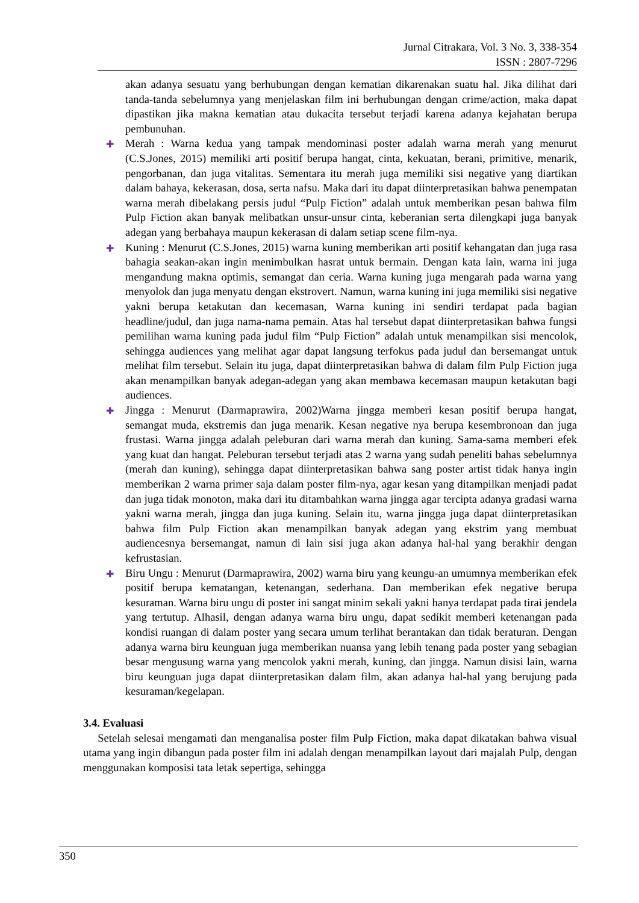Jurnal Citrakara, Vol. 3 No. 3, 338-354
ISSN : 2807-7296
akan adanya sesuatu yang berhubungan dengan kematian dikarenakan suatu hal. Jika dilihat dari tanda-tanda sebelumnya yang menjelaskan film ini berhubungan dengan crime/action, maka dapat dipastikan jika makna kematian atau dukacita tersebut terjadi karena adanya kejahatan berupa pembunuhan.
✚ Merah : Warna kedua yang tampak mendominasi poster adalah warna merah yang menurut (C.S.Jones, 2015) memiliki arti positif berupa hangat, cinta, kekuatan, berani, primitive, menarik, pengorbanan, dan juga vitalitas. Sementara itu merah juga memiliki sisi negative yang diartikan dalam bahaya, kekerasan, dosa, serta nafsu. Maka dari itu dapat diinterpretasikan bahwa penempatan warna merah dibelakang persis judul “Pulp Fiction” adalah untuk memberikan pesan bahwa film Pulp Fiction akan banyak melibatkan unsur-unsur cinta, keberanian serta dilengkapi juga banyak adegan yang berbahaya maupun kekerasan di dalam setiap scene film-nya.
✚ Kuning : Menurut (C.S.Jones, 2015) warna kuning memberikan arti positif kehangatan dan juga rasa bahagia seakan-akan ingin menimbulkan hasrat untuk bermain. Dengan kata lain, warna ini juga mengandung makna optimis, semangat dan ceria. Warna kuning juga mengarah pada warna yang menyolok dan juga menyatu dengan ekstrovert. Namun, warna kuning ini juga memiliki sisi negative yakni berupa ketakutan dan kecemasan, Warna kuning ini sendiri terdapat pada bagian headline/judul, dan juga nama-nama pemain. Atas hal tersebut dapat diinterpretasikan bahwa fungsi pemilihan warna kuning pada judul film “Pulp Fiction” adalah untuk menampilkan sisi mencolok, sehingga audiences yang melihat agar dapat langsung terfokus pada judul dan bersemangat untuk melihat film tersebut. Selain itu juga, dapat diinterpretasikan bahwa di dalam film Pulp Fiction juga akan menampilkan banyak adegan-adegan yang akan membawa kecemasan maupun ketakutan bagi audiences.
✚ Jingga : Menurut (Darmaprawira, 2002)Warna jingga memberi kesan positif berupa hangat, semangat muda, ekstremis dan juga menarik. Kesan negative nya berupa kesembronoan dan juga frustasi. Warna jingga adalah peleburan dari warna merah dan kuning. Sama-sama memberi efek yang kuat dan hangat. Peleburan tersebut terjadi atas 2 warna yang sudah peneliti bahas sebelumnya (merah dan kuning), sehingga dapat diinterpretasikan bahwa sang poster artist tidak hanya ingin memberikan 2 warna primer saja dalam poster film-nya, agar kesan yang ditampilkan menjadi padat dan juga tidak monoton, maka dari itu ditambahkan warna jingga agar tercipta adanya gradasi warna yakni warna merah, jingga dan juga kuning. Selain itu, warna jingga juga dapat diinterpretasikan bahwa film Pulp Fiction akan menampilkan banyak adegan yang ekstrim yang membuat audiencesnya bersemangat, namun di lain sisi juga akan adanya hal-hal yang berakhir dengan kefrustasian.
✚ Biru Ungu : Menurut (Darmaprawira, 2002) warna biru yang keungu-an umumnya memberikan efek positif berupa kematangan, ketenangan, sederhana. Dan memberikan efek negative berupa kesuraman. Warna biru ungu di poster ini sangat minim sekali yakni hanya terdapat pada tirai jendela yang tertutup. Alhasil, dengan adanya warna biru ungu, dapat sedikit memberi ketenangan pada kondisi ruangan di dalam poster yang secara umum terlihat berantakan dan tidak beraturan. Dengan adanya warna biru keunguan juga memberikan nuansa yang lebih tenang pada poster yang sebagian besar mengusung warna yang mencolok yakni merah, kuning, dan jingga. Namun disisi lain, warna biru keunguan juga dapat diinterpretasikan dalam film, akan adanya hal-hal yang berujung pada kesuraman/kegelapan.
3.4. Evaluasi
Setelah selesai mengamati dan menganalisa poster film Pulp Fiction, maka dapat dikatakan bahwa visual utama yang ingin dibangun pada poster film ini adalah dengan menampilkan layout dari majalah Pulp, dengan menggunakan komposisi tata letak sepertiga, sehingga
350